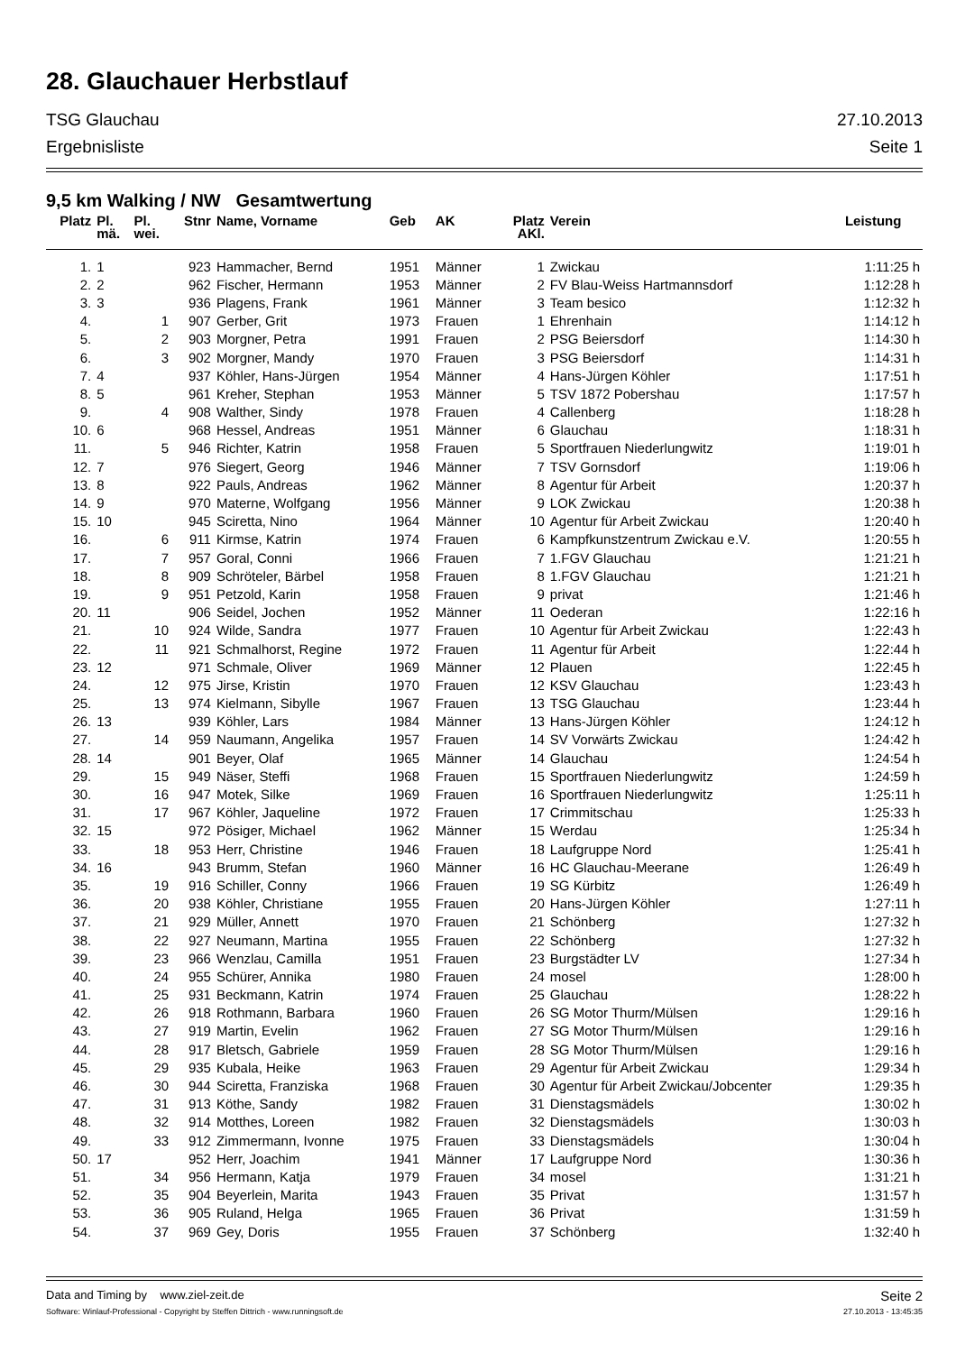28. Glauchauer Herbstlauf
TSG Glauchau 27.10.2013
Ergebnisliste Seite 1
9,5 km Walking / NW Gesamtwertung
| Platz | Pl. mä. | Pl. wei. | Stnr | Name, Vorname | Geb | AK | Platz AKl. | Verein | Leistung |
| --- | --- | --- | --- | --- | --- | --- | --- | --- | --- |
| 1. | 1 | | 923 | Hammacher, Bernd | 1951 | Männer | 1 | Zwickau | 1:11:25 h |
| 2. | 2 | | 962 | Fischer, Hermann | 1953 | Männer | 2 | FV Blau-Weiss Hartmannsdorf | 1:12:28 h |
| 3. | 3 | | 936 | Plagens, Frank | 1961 | Männer | 3 | Team besico | 1:12:32 h |
| 4. | | 1 | 907 | Gerber, Grit | 1973 | Frauen | 1 | Ehrenhain | 1:14:12 h |
| 5. | | 2 | 903 | Morgner, Petra | 1991 | Frauen | 2 | PSG Beiersdorf | 1:14:30 h |
| 6. | | 3 | 902 | Morgner, Mandy | 1970 | Frauen | 3 | PSG Beiersdorf | 1:14:31 h |
| 7. | 4 | | 937 | Köhler, Hans-Jürgen | 1954 | Männer | 4 | Hans-Jürgen Köhler | 1:17:51 h |
| 8. | 5 | | 961 | Kreher, Stephan | 1953 | Männer | 5 | TSV 1872 Pobershau | 1:17:57 h |
| 9. | | 4 | 908 | Walther, Sindy | 1978 | Frauen | 4 | Callenberg | 1:18:28 h |
| 10. | 6 | | 968 | Hessel, Andreas | 1951 | Männer | 6 | Glauchau | 1:18:31 h |
| 11. | | 5 | 946 | Richter, Katrin | 1958 | Frauen | 5 | Sportfrauen Niederlungwitz | 1:19:01 h |
| 12. | 7 | | 976 | Siegert, Georg | 1946 | Männer | 7 | TSV Gornsdorf | 1:19:06 h |
| 13. | 8 | | 922 | Pauls, Andreas | 1962 | Männer | 8 | Agentur für Arbeit | 1:20:37 h |
| 14. | 9 | | 970 | Materne, Wolfgang | 1956 | Männer | 9 | LOK Zwickau | 1:20:38 h |
| 15. | 10 | | 945 | Sciretta, Nino | 1964 | Männer | 10 | Agentur für Arbeit Zwickau | 1:20:40 h |
| 16. | | 6 | 911 | Kirmse, Katrin | 1974 | Frauen | 6 | Kampfkunstzentrum Zwickau e.V. | 1:20:55 h |
| 17. | | 7 | 957 | Goral, Conni | 1966 | Frauen | 7 | 1.FGV Glauchau | 1:21:21 h |
| 18. | | 8 | 909 | Schröteler, Bärbel | 1958 | Frauen | 8 | 1.FGV Glauchau | 1:21:21 h |
| 19. | | 9 | 951 | Petzold, Karin | 1958 | Frauen | 9 | privat | 1:21:46 h |
| 20. | 11 | | 906 | Seidel, Jochen | 1952 | Männer | 11 | Oederan | 1:22:16 h |
| 21. | | 10 | 924 | Wilde, Sandra | 1977 | Frauen | 10 | Agentur für Arbeit Zwickau | 1:22:43 h |
| 22. | | 11 | 921 | Schmalhorst, Regine | 1972 | Frauen | 11 | Agentur für Arbeit | 1:22:44 h |
| 23. | 12 | | 971 | Schmale, Oliver | 1969 | Männer | 12 | Plauen | 1:22:45 h |
| 24. | | 12 | 975 | Jirse, Kristin | 1970 | Frauen | 12 | KSV Glauchau | 1:23:43 h |
| 25. | | 13 | 974 | Kielmann, Sibylle | 1967 | Frauen | 13 | TSG Glauchau | 1:23:44 h |
| 26. | 13 | | 939 | Köhler, Lars | 1984 | Männer | 13 | Hans-Jürgen Köhler | 1:24:12 h |
| 27. | | 14 | 959 | Naumann, Angelika | 1957 | Frauen | 14 | SV Vorwärts Zwickau | 1:24:42 h |
| 28. | 14 | | 901 | Beyer, Olaf | 1965 | Männer | 14 | Glauchau | 1:24:54 h |
| 29. | | 15 | 949 | Näser, Steffi | 1968 | Frauen | 15 | Sportfrauen Niederlungwitz | 1:24:59 h |
| 30. | | 16 | 947 | Motek, Silke | 1969 | Frauen | 16 | Sportfrauen Niederlungwitz | 1:25:11 h |
| 31. | | 17 | 967 | Köhler, Jaqueline | 1972 | Frauen | 17 | Crimmitschau | 1:25:33 h |
| 32. | 15 | | 972 | Pösiger, Michael | 1962 | Männer | 15 | Werdau | 1:25:34 h |
| 33. | | 18 | 953 | Herr, Christine | 1946 | Frauen | 18 | Laufgruppe Nord | 1:25:41 h |
| 34. | 16 | | 943 | Brumm, Stefan | 1960 | Männer | 16 | HC Glauchau-Meerane | 1:26:49 h |
| 35. | | 19 | 916 | Schiller, Conny | 1966 | Frauen | 19 | SG Kürbitz | 1:26:49 h |
| 36. | | 20 | 938 | Köhler, Christiane | 1955 | Frauen | 20 | Hans-Jürgen Köhler | 1:27:11 h |
| 37. | | 21 | 929 | Müller, Annett | 1970 | Frauen | 21 | Schönberg | 1:27:32 h |
| 38. | | 22 | 927 | Neumann, Martina | 1955 | Frauen | 22 | Schönberg | 1:27:32 h |
| 39. | | 23 | 966 | Wenzlau, Camilla | 1951 | Frauen | 23 | Burgstädter LV | 1:27:34 h |
| 40. | | 24 | 955 | Schürer, Annika | 1980 | Frauen | 24 | mosel | 1:28:00 h |
| 41. | | 25 | 931 | Beckmann, Katrin | 1974 | Frauen | 25 | Glauchau | 1:28:22 h |
| 42. | | 26 | 918 | Rothmann, Barbara | 1960 | Frauen | 26 | SG Motor Thurm/Mülsen | 1:29:16 h |
| 43. | | 27 | 919 | Martin, Evelin | 1962 | Frauen | 27 | SG Motor Thurm/Mülsen | 1:29:16 h |
| 44. | | 28 | 917 | Bletsch, Gabriele | 1959 | Frauen | 28 | SG Motor Thurm/Mülsen | 1:29:16 h |
| 45. | | 29 | 935 | Kubala, Heike | 1963 | Frauen | 29 | Agentur für Arbeit Zwickau | 1:29:34 h |
| 46. | | 30 | 944 | Sciretta, Franziska | 1968 | Frauen | 30 | Agentur für Arbeit Zwickau/Jobcenter | 1:29:35 h |
| 47. | | 31 | 913 | Köthe, Sandy | 1982 | Frauen | 31 | Dienstagsmädels | 1:30:02 h |
| 48. | | 32 | 914 | Motthes, Loreen | 1982 | Frauen | 32 | Dienstagsmädels | 1:30:03 h |
| 49. | | 33 | 912 | Zimmermann, Ivonne | 1975 | Frauen | 33 | Dienstagsmädels | 1:30:04 h |
| 50. | 17 | | 952 | Herr, Joachim | 1941 | Männer | 17 | Laufgruppe Nord | 1:30:36 h |
| 51. | | 34 | 956 | Hermann, Katja | 1979 | Frauen | 34 | mosel | 1:31:21 h |
| 52. | | 35 | 904 | Beyerlein, Marita | 1943 | Frauen | 35 | Privat | 1:31:57 h |
| 53. | | 36 | 905 | Ruland, Helga | 1965 | Frauen | 36 | Privat | 1:31:59 h |
| 54. | | 37 | 969 | Gey, Doris | 1955 | Frauen | 37 | Schönberg | 1:32:40 h |
Data and Timing by www.ziel-zeit.de Seite 2
Software: Winlauf-Professional - Copyright by Steffen Dittrich - www.runningsoft.de 27.10.2013 - 13:45:35